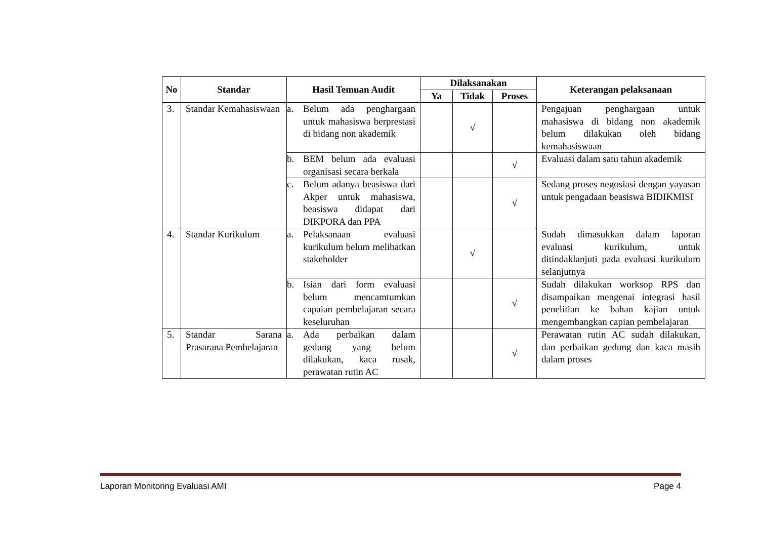| No | Standar | Hasil Temuan Audit | Dilaksanakan | | | Keterangan pelaksanaan |
| --- | --- | --- | --- | --- | --- | --- |
| | | | Ya | Tidak | Proses | |
| 3. | Standar Kemahasiswaan | a. Belum ada penghargaan untuk mahasiswa berprestasi di bidang non akademik | | √ | | Pengajuan penghargaan untuk mahasiswa di bidang non akademik belum dilakukan oleh bidang kemahasiswaan |
| | | b. BEM belum ada evaluasi organisasi secara berkala | | | √ | Evaluasi dalam satu tahun akademik |
| | | c. Belum adanya beasiswa dari Akper untuk mahasiswa, beasiswa didapat dari DIKPORA dan PPA | | | √ | Sedang proses negosiasi dengan yayasan untuk pengadaan beasiswa BIDIKMISI |
| 4. | Standar Kurikulum | a. Pelaksanaan evaluasi kurikulum belum melibatkan stakeholder | | √ | | Sudah dimasukkan dalam laporan evaluasi kurikulum, untuk ditindaklanjuti pada evaluasi kurikulum selanjutnya |
| | | b. Isian dari form evaluasi belum mencamtumkan capaian pembelajaran secara keseluruhan | | | √ | Sudah dilakukan worksop RPS dan disampaikan mengenai integrasi hasil penelitian ke bahan kajian untuk mengembangkan capian pembelajaran |
| 5. | Standar Sarana Prasarana Pembelajaran | a. Ada perbaikan dalam gedung yang belum dilakukan, kaca rusak, perawatan rutin AC | | | √ | Perawatan rutin AC sudah dilakukan, dan perbaikan gedung dan kaca masih dalam proses |
Laporan Monitoring Evaluasi AMI Page 4